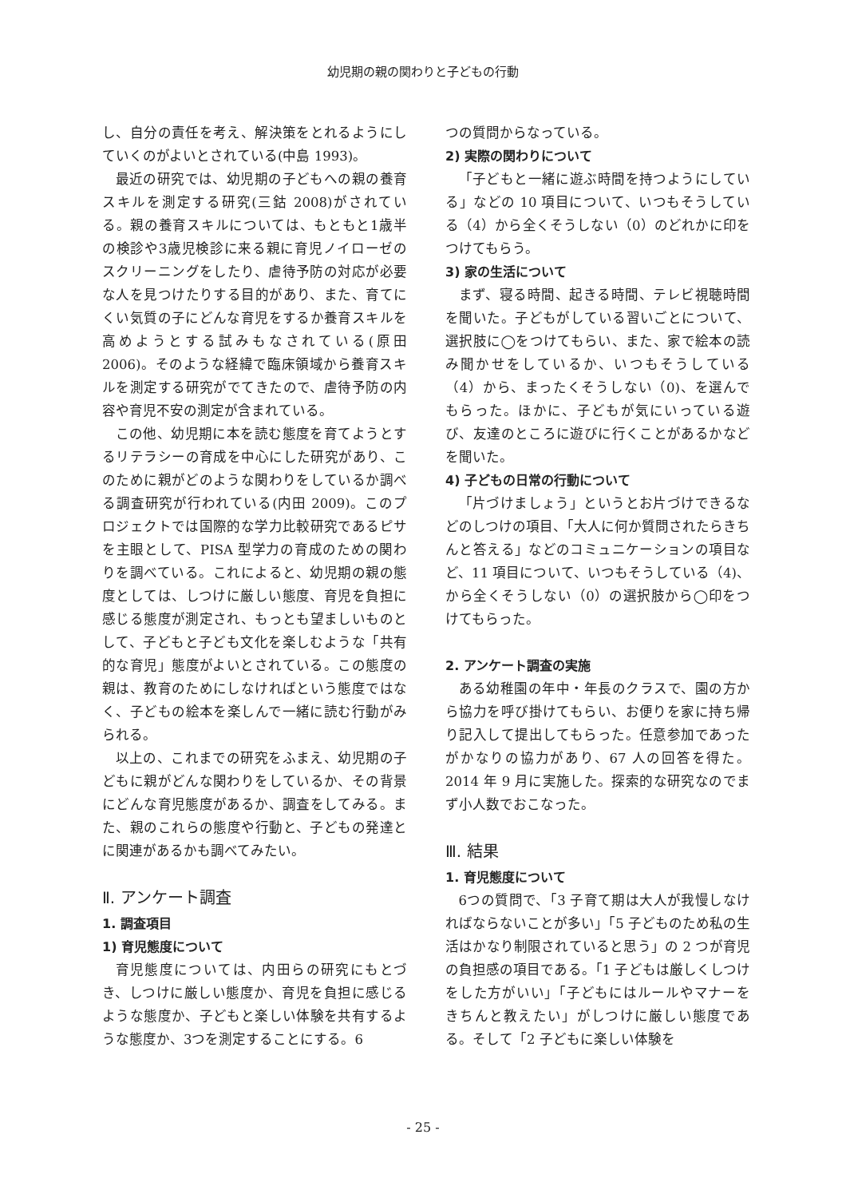幼児期の親の関わりと子どもの行動
し、自分の責任を考え、解決策をとれるようにしていくのがよいとされている(中島 1993)。
最近の研究では、幼児期の子どもへの親の養育スキルを測定する研究(三鈷 2008)がされている。親の養育スキルについては、もともと1歳半の検診や3歳児検診に来る親に育児ノイローゼのスクリーニングをしたり、虐待予防の対応が必要な人を見つけたりする目的があり、また、育てにくい気質の子にどんな育児をするか養育スキルを高めようとする試みもなされている(原田 2006)。そのような経緯で臨床領域から養育スキルを測定する研究がでてきたので、虐待予防の内容や育児不安の測定が含まれている。
この他、幼児期に本を読む態度を育てようとするリテラシーの育成を中心にした研究があり、このために親がどのような関わりをしているか調べる調査研究が行われている(内田 2009)。このプロジェクトでは国際的な学力比較研究であるピサを主眼として、PISA 型学力の育成のための関わりを調べている。これによると、幼児期の親の態度としては、しつけに厳しい態度、育児を負担に感じる態度が測定され、もっとも望ましいものとして、子どもと子ども文化を楽しむような「共有的な育児」態度がよいとされている。この態度の親は、教育のためにしなければという態度ではなく、子どもの絵本を楽しんで一緒に読む行動がみられる。
以上の、これまでの研究をふまえ、幼児期の子どもに親がどんな関わりをしているか、その背景にどんな育児態度があるか、調査をしてみる。また、親のこれらの態度や行動と、子どもの発達とに関連があるかも調べてみたい。
Ⅱ. アンケート調査
1. 調査項目
1) 育児態度について
育児態度については、内田らの研究にもとづき、しつけに厳しい態度か、育児を負担に感じるような態度か、子どもと楽しい体験を共有するような態度か、3つを測定することにする。6
つの質問からなっている。
2) 実際の関わりについて
「子どもと一緒に遊ぶ時間を持つようにしている」などの 10 項目について、いつもそうしている（4）から全くそうしない（0）のどれかに印をつけてもらう。
3) 家の生活について
まず、寝る時間、起きる時間、テレビ視聴時間を聞いた。子どもがしている習いごとについて、選択肢に◯をつけてもらい、また、家で絵本の読み聞かせをしているか、いつもそうしている（4）から、まったくそうしない（0)、を選んでもらった。ほかに、子どもが気にいっている遊び、友達のところに遊びに行くことがあるかなどを聞いた。
4) 子どもの日常の行動について
「片づけましょう」というとお片づけできるなどのしつけの項目、「大人に何か質問されたらきちんと答える」などのコミュニケーションの項目など、11 項目について、いつもそうしている（4)、から全くそうしない（0）の選択肢から◯印をつけてもらった。
2. アンケート調査の実施
ある幼稚園の年中・年長のクラスで、園の方から協力を呼び掛けてもらい、お便りを家に持ち帰り記入して提出してもらった。任意参加であったがかなりの協力があり、67 人の回答を得た。2014 年 9 月に実施した。探索的な研究なのでまず小人数でおこなった。
Ⅲ. 結果
1. 育児態度について
6つの質問で、「3 子育て期は大人が我慢しなければならないことが多い」「5 子どものため私の生活はかなり制限されていると思う」の 2 つが育児の負担感の項目である。「1 子どもは厳しくしつけをした方がいい」「子どもにはルールやマナーをきちんと教えたい」がしつけに厳しい態度である。そして「2 子どもに楽しい体験を
- 25 -